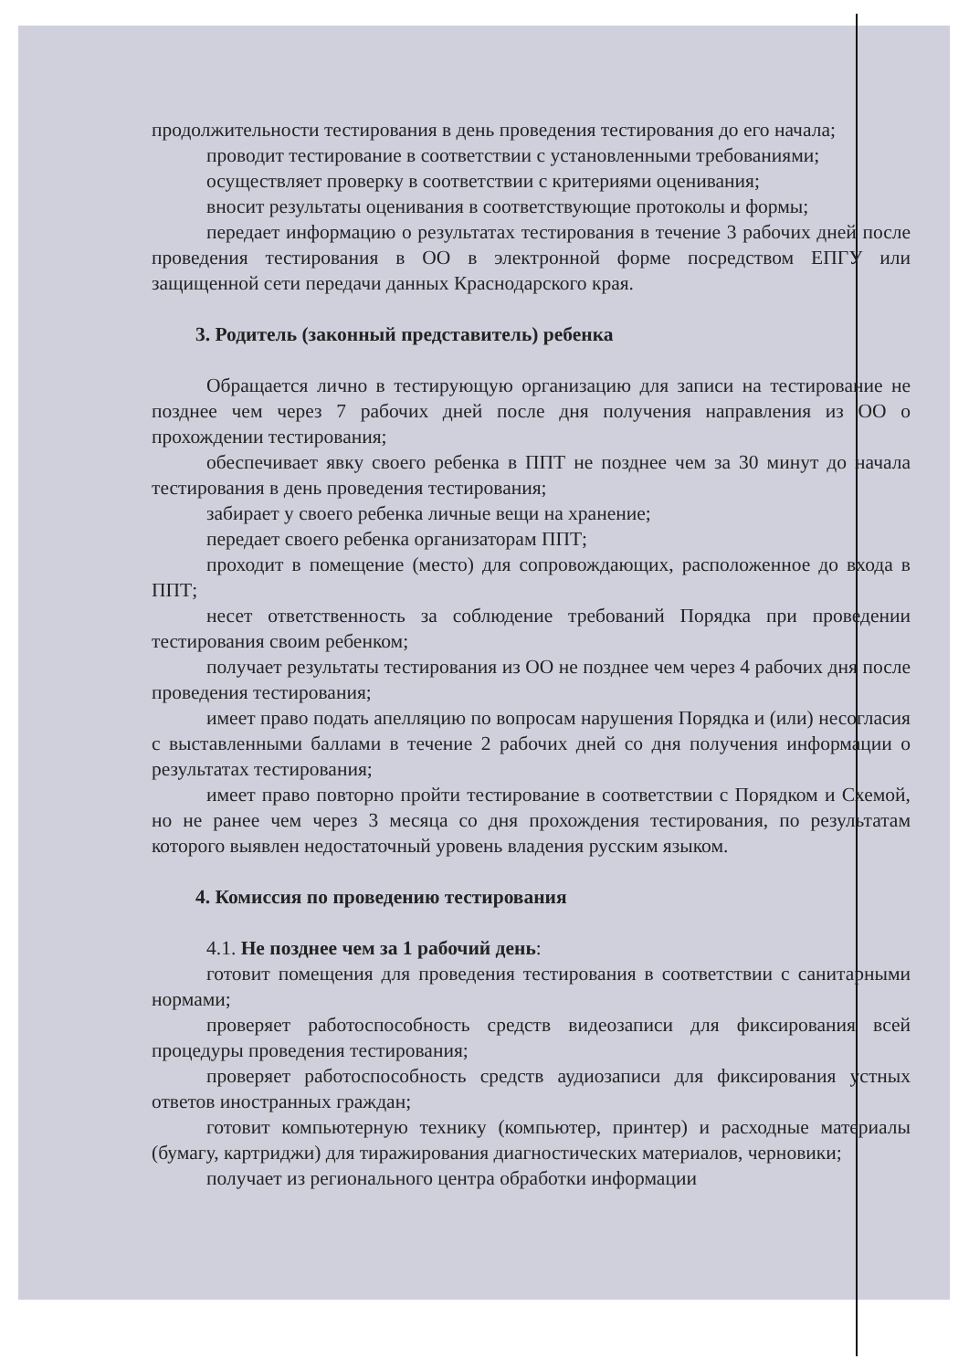продолжительности тестирования в день проведения тестирования до его начала;
проводит тестирование в соответствии с установленными требованиями;
осуществляет проверку в соответствии с критериями оценивания;
вносит результаты оценивания в соответствующие протоколы и формы;
передает информацию о результатах тестирования в течение 3 рабочих дней после проведения тестирования в ОО в электронной форме посредством ЕПГУ или защищенной сети передачи данных Краснодарского края.
3. Родитель (законный представитель) ребенка
Обращается лично в тестирующую организацию для записи на тестирование не позднее чем через 7 рабочих дней после дня получения направления из ОО о прохождении тестирования;
обеспечивает явку своего ребенка в ППТ не позднее чем за 30 минут до начала тестирования в день проведения тестирования;
забирает у своего ребенка личные вещи на хранение;
передает своего ребенка организаторам ППТ;
проходит в помещение (место) для сопровождающих, расположенное до входа в ППТ;
несет ответственность за соблюдение требований Порядка при проведении тестирования своим ребенком;
получает результаты тестирования из ОО не позднее чем через 4 рабочих дня после проведения тестирования;
имеет право подать апелляцию по вопросам нарушения Порядка и (или) несогласия с выставленными баллами в течение 2 рабочих дней со дня получения информации о результатах тестирования;
имеет право повторно пройти тестирование в соответствии с Порядком и Схемой, но не ранее чем через 3 месяца со дня прохождения тестирования, по результатам которого выявлен недостаточный уровень владения русским языком.
4. Комиссия по проведению тестирования
4.1. Не позднее чем за 1 рабочий день:
готовит помещения для проведения тестирования в соответствии с санитарными нормами;
проверяет работоспособность средств видеозаписи для фиксирования всей процедуры проведения тестирования;
проверяет работоспособность средств аудиозаписи для фиксирования устных ответов иностранных граждан;
готовит компьютерную технику (компьютер, принтер) и расходные материалы (бумагу, картриджи) для тиражирования диагностических материалов, черновики;
получает из регионального центра обработки информации